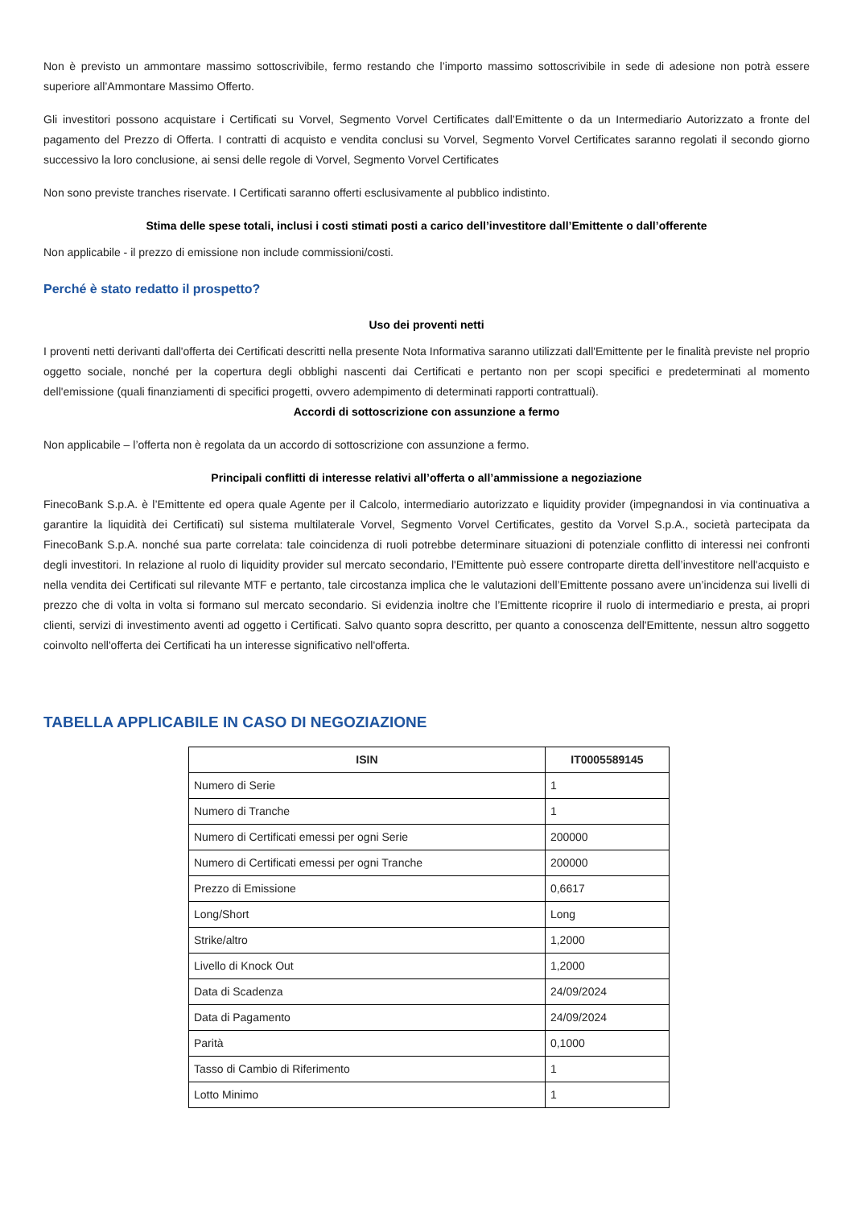Non è previsto un ammontare massimo sottoscrivibile, fermo restando che l’importo massimo sottoscrivibile in sede di adesione non potrà essere superiore all’Ammontare Massimo Offerto.
Gli investitori possono acquistare i Certificati su Vorvel, Segmento Vorvel Certificates dall’Emittente o da un Intermediario Autorizzato a fronte del pagamento del Prezzo di Offerta. I contratti di acquisto e vendita conclusi su Vorvel, Segmento Vorvel Certificates saranno regolati il secondo giorno successivo la loro conclusione, ai sensi delle regole di Vorvel, Segmento Vorvel Certificates
Non sono previste tranches riservate. I Certificati saranno offerti esclusivamente al pubblico indistinto.
Stima delle spese totali, inclusi i costi stimati posti a carico dell’investitore dall’Emittente o dall’offerente
Non applicabile - il prezzo di emissione non include commissioni/costi.
Perché è stato redatto il prospetto?
Uso dei proventi netti
I proventi netti derivanti dall'offerta dei Certificati descritti nella presente Nota Informativa saranno utilizzati dall'Emittente per le finalità previste nel proprio oggetto sociale, nonché per la copertura degli obblighi nascenti dai Certificati e pertanto non per scopi specifici e predeterminati al momento dell'emissione (quali finanziamenti di specifici progetti, ovvero adempimento di determinati rapporti contrattuali).
Accordi di sottoscrizione con assunzione a fermo
Non applicabile – l’offerta non è regolata da un accordo di sottoscrizione con assunzione a fermo.
Principali conflitti di interesse relativi all’offerta o all’ammissione a negoziazione
FinecoBank S.p.A. è l’Emittente ed opera quale Agente per il Calcolo, intermediario autorizzato e liquidity provider (impegnandosi in via continuativa a garantire la liquidità dei Certificati) sul sistema multilaterale Vorvel, Segmento Vorvel Certificates, gestito da Vorvel S.p.A., società partecipata da FinecoBank S.p.A. nonché sua parte correlata: tale coincidenza di ruoli potrebbe determinare situazioni di potenziale conflitto di interessi nei confronti degli investitori. In relazione al ruolo di liquidity provider sul mercato secondario, l'Emittente può essere controparte diretta dell’investitore nell'acquisto e nella vendita dei Certificati sul rilevante MTF e pertanto, tale circostanza implica che le valutazioni dell’Emittente possano avere un’incidenza sui livelli di prezzo che di volta in volta si formano sul mercato secondario. Si evidenzia inoltre che l’Emittente ricoprire il ruolo di intermediario e presta, ai propri clienti, servizi di investimento aventi ad oggetto i Certificati. Salvo quanto sopra descritto, per quanto a conoscenza dell'Emittente, nessun altro soggetto coinvolto nell'offerta dei Certificati ha un interesse significativo nell'offerta.
TABELLA APPLICABILE IN CASO DI NEGOZIAZIONE
| ISIN | IT0005589145 |
| --- | --- |
| Numero di Serie | 1 |
| Numero di Tranche | 1 |
| Numero di Certificati emessi per ogni Serie | 200000 |
| Numero di Certificati emessi per ogni Tranche | 200000 |
| Prezzo di Emissione | 0,6617 |
| Long/Short | Long |
| Strike/altro | 1,2000 |
| Livello di Knock Out | 1,2000 |
| Data di Scadenza | 24/09/2024 |
| Data di Pagamento | 24/09/2024 |
| Parità | 0,1000 |
| Tasso di Cambio di Riferimento | 1 |
| Lotto Minimo | 1 |